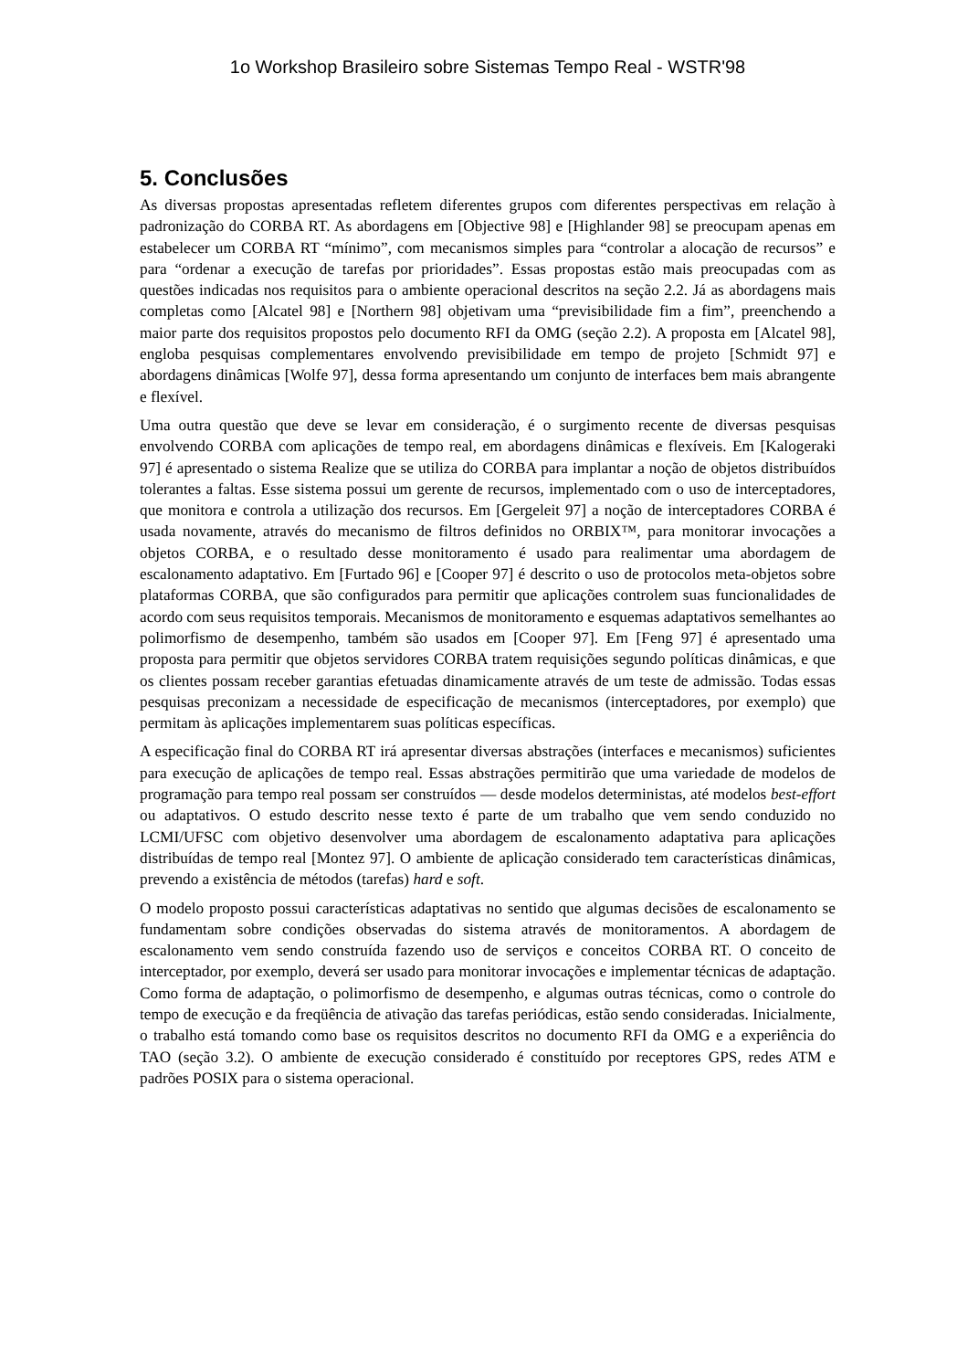1o Workshop Brasileiro sobre Sistemas Tempo Real - WSTR'98
5. Conclusões
As diversas propostas apresentadas refletem diferentes grupos com diferentes perspectivas em relação à padronização do CORBA RT. As abordagens em [Objective 98] e [Highlander 98] se preocupam apenas em estabelecer um CORBA RT “mínimo”, com mecanismos simples para “controlar a alocação de recursos” e para “ordenar a execução de tarefas por prioridades”. Essas propostas estão mais preocupadas com as questões indicadas nos requisitos para o ambiente operacional descritos na seção 2.2. Já as abordagens mais completas como [Alcatel 98] e [Northern 98] objetivam uma “previsibilidade fim a fim”, preenchendo a maior parte dos requisitos propostos pelo documento RFI da OMG (seção 2.2). A proposta em [Alcatel 98], engloba pesquisas complementares envolvendo previsibilidade em tempo de projeto [Schmidt 97] e abordagens dinâmicas [Wolfe 97], dessa forma apresentando um conjunto de interfaces bem mais abrangente e flexível.
Uma outra questão que deve se levar em consideração, é o surgimento recente de diversas pesquisas envolvendo CORBA com aplicações de tempo real, em abordagens dinâmicas e flexíveis. Em [Kalogeraki 97] é apresentado o sistema Realize que se utiliza do CORBA para implantar a noção de objetos distribuídos tolerantes a faltas. Esse sistema possui um gerente de recursos, implementado com o uso de interceptadores, que monitora e controla a utilização dos recursos. Em [Gergeleit 97] a noção de interceptadores CORBA é usada novamente, através do mecanismo de filtros definidos no ORBIX™, para monitorar invocações a objetos CORBA, e o resultado desse monitoramento é usado para realimentar uma abordagem de escalonamento adaptativo. Em [Furtado 96] e [Cooper 97] é descrito o uso de protocolos meta-objetos sobre plataformas CORBA, que são configurados para permitir que aplicações controlem suas funcionalidades de acordo com seus requisitos temporais. Mecanismos de monitoramento e esquemas adaptativos semelhantes ao polimorfismo de desempenho, também são usados em [Cooper 97]. Em [Feng 97] é apresentado uma proposta para permitir que objetos servidores CORBA tratem requisições segundo políticas dinâmicas, e que os clientes possam receber garantias efetuadas dinamicamente através de um teste de admissão. Todas essas pesquisas preconizam a necessidade de especificação de mecanismos (interceptadores, por exemplo) que permitam às aplicações implementarem suas políticas específicas.
A especificação final do CORBA RT irá apresentar diversas abstrações (interfaces e mecanismos) suficientes para execução de aplicações de tempo real. Essas abstrações permitirão que uma variedade de modelos de programação para tempo real possam ser construídos — desde modelos deterministas, até modelos best-effort ou adaptativos. O estudo descrito nesse texto é parte de um trabalho que vem sendo conduzido no LCMI/UFSC com objetivo desenvolver uma abordagem de escalonamento adaptativa para aplicações distribuídas de tempo real [Montez 97]. O ambiente de aplicação considerado tem características dinâmicas, prevendo a existência de métodos (tarefas) hard e soft.
O modelo proposto possui características adaptativas no sentido que algumas decisões de escalonamento se fundamentam sobre condições observadas do sistema através de monitoramentos. A abordagem de escalonamento vem sendo construída fazendo uso de serviços e conceitos CORBA RT. O conceito de interceptador, por exemplo, deverá ser usado para monitorar invocações e implementar técnicas de adaptação. Como forma de adaptação, o polimorfismo de desempenho, e algumas outras técnicas, como o controle do tempo de execução e da freqüência de ativação das tarefas periódicas, estão sendo consideradas. Inicialmente, o trabalho está tomando como base os requisitos descritos no documento RFI da OMG e a experiência do TAO (seção 3.2). O ambiente de execução considerado é constituído por receptores GPS, redes ATM e padrões POSIX para o sistema operacional.